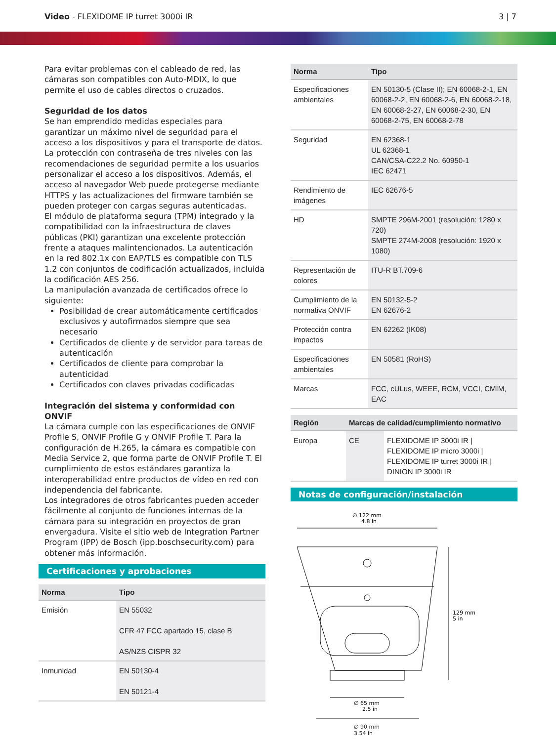Video - FLEXIDOME IP turret 3000i IR
3 | 7
Para evitar problemas con el cableado de red, las cámaras son compatibles con Auto-MDIX, lo que permite el uso de cables directos o cruzados.
Seguridad de los datos
Se han emprendido medidas especiales para garantizar un máximo nivel de seguridad para el acceso a los dispositivos y para el transporte de datos. La protección con contraseña de tres niveles con las recomendaciones de seguridad permite a los usuarios personalizar el acceso a los dispositivos. Además, el acceso al navegador Web puede protegerse mediante HTTPS y las actualizaciones del firmware también se pueden proteger con cargas seguras autenticadas.
El módulo de plataforma segura (TPM) integrado y la compatibilidad con la infraestructura de claves públicas (PKI) garantizan una excelente protección frente a ataques malintencionados. La autenticación en la red 802.1x con EAP/TLS es compatible con TLS 1.2 con conjuntos de codificación actualizados, incluida la codificación AES 256.
La manipulación avanzada de certificados ofrece lo siguiente:
Posibilidad de crear automáticamente certificados exclusivos y autofirmados siempre que sea necesario
Certificados de cliente y de servidor para tareas de autenticación
Certificados de cliente para comprobar la autenticidad
Certificados con claves privadas codificadas
Integración del sistema y conformidad con ONVIF
La cámara cumple con las especificaciones de ONVIF Profile S, ONVIF Profile G y ONVIF Profile T. Para la configuración de H.265, la cámara es compatible con Media Service 2, que forma parte de ONVIF Profile T. El cumplimiento de estos estándares garantiza la interoperabilidad entre productos de vídeo en red con independencia del fabricante.
Los integradores de otros fabricantes pueden acceder fácilmente al conjunto de funciones internas de la cámara para su integración en proyectos de gran envergadura. Visite el sitio web de Integration Partner Program (IPP) de Bosch (ipp.boschsecurity.com) para obtener más información.
Certificaciones y aprobaciones
| Norma | Tipo |
| --- | --- |
| Emisión | EN 55032 CFR 47 FCC apartado 15, clase B AS/NZS CISPR 32 |
| Inmunidad | EN 50130-4 EN 50121-4 |
| Norma | Tipo |
| --- | --- |
| Especificaciones ambientales | EN 50130-5 (Clase II); EN 60068-2-1, EN 60068-2-2, EN 60068-2-6, EN 60068-2-18, EN 60068-2-27, EN 60068-2-30, EN 60068-2-75, EN 60068-2-78 |
| Seguridad | EN 62368-1 UL 62368-1 CAN/CSA-C22.2 No. 60950-1 IEC 62471 |
| Rendimiento de imágenes | IEC 62676-5 |
| HD | SMPTE 296M-2001 (resolución: 1280 x 720) SMPTE 274M-2008 (resolución: 1920 x 1080) |
| Representación de colores | ITU-R BT.709-6 |
| Cumplimiento de la normativa ONVIF | EN 50132-5-2 EN 62676-2 |
| Protección contra impactos | EN 62262 (IK08) |
| Especificaciones ambientales | EN 50581 (RoHS) |
| Marcas | FCC, cULus, WEEE, RCM, VCCI, CMIM, EAC |
| Región | Marcas de calidad/cumplimiento normativo | |
| --- | --- | --- |
| Europa | CE | FLEXIDOME IP 3000i IR / FLEXIDOME IP micro 3000i / FLEXIDOME IP turret 3000i IR / DINION IP 3000i IR |
Notas de configuración/instalación
∅ 122 mm
4.8 in
129 mm
5 in
∅ 65 mm
2.5 in
∅ 90 mm
3.54 in